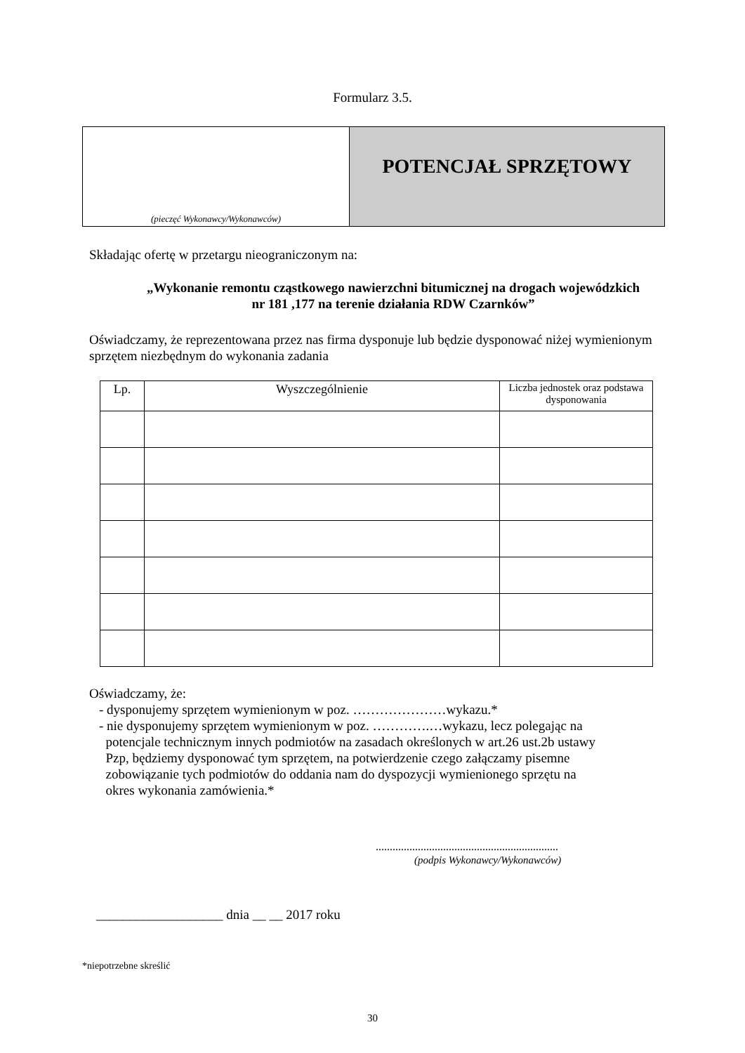Formularz 3.5.
(pieczęć Wykonawcy/Wykonawców)
POTENCJAŁ SPRZĘTOWY
Składając ofertę w przetargu nieograniczonym na:
„Wykonanie remontu cząstkowego nawierzchni bitumicznej na drogach wojewódzkich nr 181 ,177 na terenie działania RDW Czarnków”
Oświadczamy, że reprezentowana przez nas firma dysponuje lub będzie dysponować niżej wymienionym sprzętem niezbędnym do wykonania zadania
| Lp. | Wyszczególnienie | Liczba jednostek oraz podstawa dysponowania |
| --- | --- | --- |
Oświadczamy, że:
- dysponujemy sprzętem wymienionym w poz. …………………wykazu.*
- nie dysponujemy sprzętem wymienionym w poz. ………….…wykazu, lecz polegając na
potencjale technicznym innych podmiotów na zasadach określonych w art.26 ust.2b ustawy
Pzp, będziemy dysponować tym sprzętem, na potwierdzenie czego załączamy pisemne
zobowiązanie tych podmiotów do oddania nam do dyspozycji wymienionego sprzętu na
okres wykonania zamówienia.*
.................................................................
(podpis Wykonawcy/Wykonawców)
___________________ dnia __ __ 2017 roku
*niepotrzebne skreślić
30